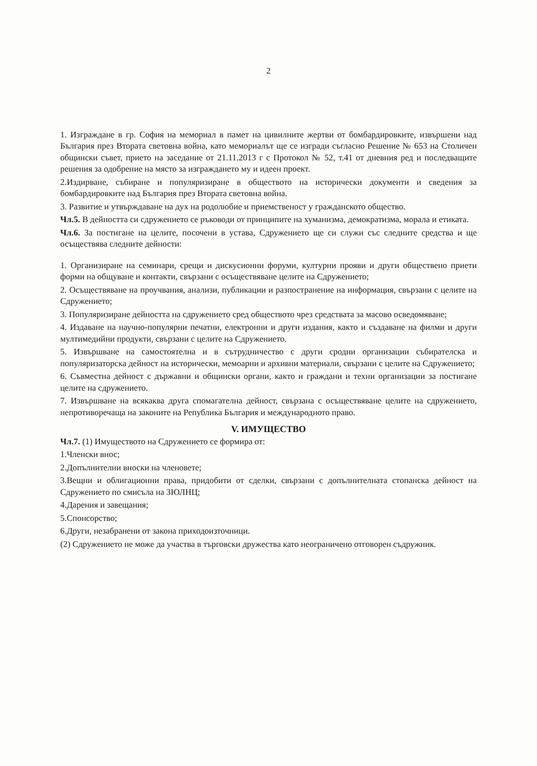2
1. Изграждане в гр. София на мемориал в памет на цивилните жертви от бомбардировките, извършени над България през Втората световна война, като мемориалът ще се изгради съгласно Решение № 653 на Столичен общински съвет, прието на заседание от 21.11.2013 г с Протокол № 52, т.41 от дневния ред и последващите решения за одобрение на място за изграждането му и идеен проект.
2.Издирване, събиране и популяризиране в обществото на исторически документи и сведения за бомбардировките над България през Втората световна война.
3. Развитие и утвърждаване на дух на родолюбие и приемственост у гражданското общество.
Чл.5. В дейността си сдружението се ръководи от принципите на хуманизма, демократизма, морала и етиката.
Чл.6. За постигане на целите, посочени в устава, Сдружението ще си служи със следните средства и ще осъществява следните дейности:
1. Организиране на семинари, срещи и дискусионни форуми, културни прояви и други обществено приети форми на общуване и контакти, свързани с осъществяване целите на Сдружението;
2. Осъществяване на проучвания, анализи, публикации и разпостранение на информация, свързани с целите на Сдружението;
3. Популяризиране дейността на сдружението сред обществото чрез средствата за масово осведомяване;
4. Издаване на научно-популярни печатни, електронни и други издания, както и създаване на филми и други мултимедийни продукти, свързани с целите на Сдружението.
5. Извършване на самостоятелна и в сътрудничество с други сродни организации събирателска и популяризаторска дейност на исторически, мемоарни и архивни материали, свързани с целите на Сдружението;
6. Съвместна дейност с държавни и общински органи, както и граждани и техни организации за постигане целите на сдружението.
7. Извършване на всякаква друга спомагателна дейност, свързана с осъществяване целите на сдружението, непротиворечаща на законите на Република България и международното право.
V. ИМУЩЕСТВО
Чл.7. (1) Имуществото на Сдружението се формира от:
1.Членски внос;
2.Допълнителни вноски на членовете;
3.Вещни и облигационни права, придобити от сделки, свързани с допълнителната стопанска дейност на Сдружението по смисъла на ЗЮЛНЦ;
4.Дарения и завещания;
5.Спонсорство;
6.Други, незабранени от закона приходоизточници.
(2) Сдружението не може да участва в търговски дружества като неограничено отговорен съдружник.